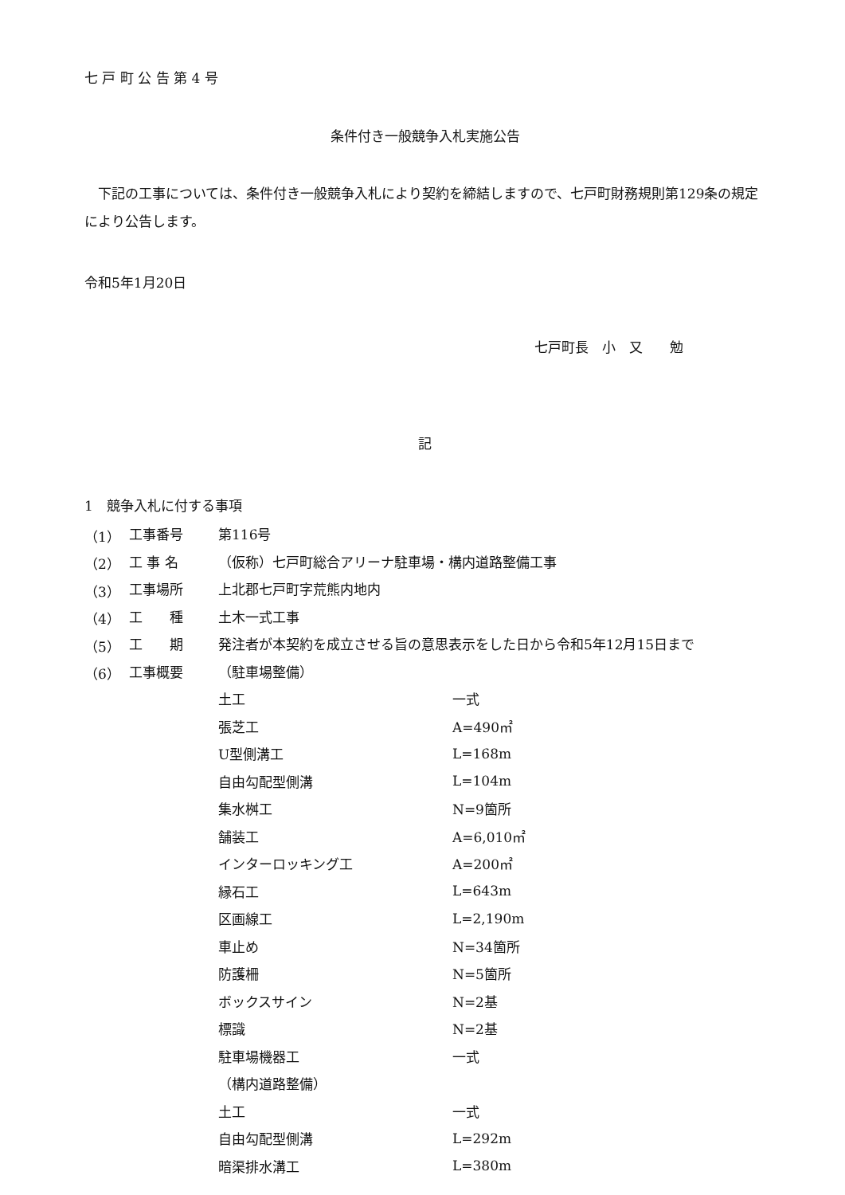七 戸 町 公 告 第 4 号
条件付き一般競争入札実施公告
下記の工事については、条件付き一般競争入札により契約を締結しますので、七戸町財務規則第129条の規定により公告します。
令和5年1月20日
七戸町長　小　又　　勉
記
1　競争入札に付する事項
| （1） | 工事番号 | 第116号 | |
| （2） | 工 事 名 | （仮称）七戸町総合アリーナ駐車場・構内道路整備工事 | |
| （3） | 工事場所 | 上北郡七戸町字荒熊内地内 | |
| （4） | 工 種 | 土木一式工事 | |
| （5） | 工 期 | 発注者が本契約を成立させる旨の意思表示をした日から令和5年12月15日まで | |
| （6） | 工事概要 | （駐車場整備） | |
| | | 土工 | 一式 |
| | | 張芝工 | A=490㎡ |
| | | U型側溝工 | L=168m |
| | | 自由勾配型側溝 | L=104m |
| | | 集水桝工 | N=9箇所 |
| | | 舗装工 | A=6,010㎡ |
| | | インターロッキング工 | A=200㎡ |
| | | 縁石工 | L=643m |
| | | 区画線工 | L=2,190m |
| | | 車止め | N=34箇所 |
| | | 防護柵 | N=5箇所 |
| | | ボックスサイン | N=2基 |
| | | 標識 | N=2基 |
| | | 駐車場機器工 | 一式 |
| | | （構内道路整備） | |
| | | 土工 | 一式 |
| | | 自由勾配型側溝 | L=292m |
| | | 暗渠排水溝工 | L=380m |